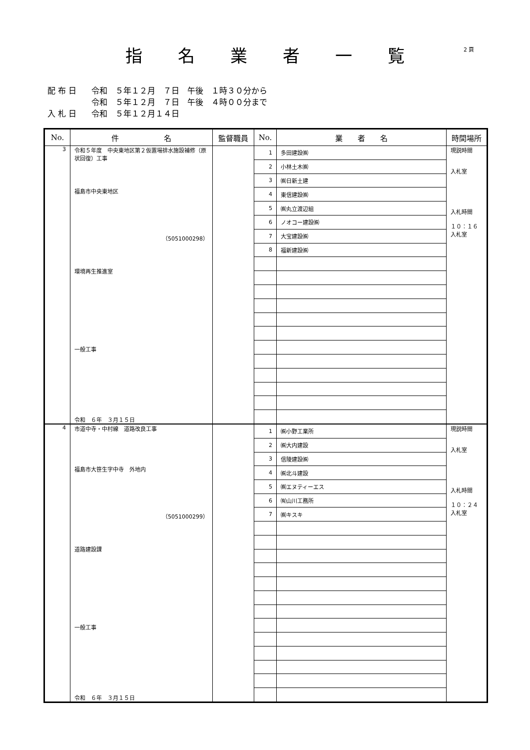指 名 業 者 一 覧 2 頁
配 布 日 令和　５年１２月　７日　午後　１時３０分から
令和　５年１２月　７日　午後　４時００分まで
入 札 日 令和　５年１２月１４日
| No. | 件 名 | 監督職員 | No. | 業 者 名 | 時間場所 |
| --- | --- | --- | --- | --- | --- |
| 3 | 令和５年度 中央東地区第２仮置場排水施設補修（原状回復）工事 福島市中央東地区 （5051000298） 環境再生推進室 一般工事 令和 ６年 ３月１５日 | | 1 | 多田建設㈱ | 現説時間 入札室 入札時間 １０：１６ 入札室 |
| | | | 2 | 小林土木㈱ | |
| | | | 3 | ㈱日新土建 | |
| | | | 4 | 東信建設㈱ | |
| | | | 5 | ㈱丸立渡辺組 | |
| | | | 6 | ノオコー建設㈱ | |
| | | | 7 | 大宝建設㈱ | |
| | | | 8 | 福新建設㈱ | |
| 4 | 市道中寺・中村線 道路改良工事 福島市大笹生字中寺 外地内 （5051000299） 道路建設課 一般工事 令和 ６年 ３月１５日 | | 1 | ㈱小野工業所 | 現説時間 入札室 入札時間 １０：２４ 入札室 |
| | | | 2 | ㈱大内建設 | |
| | | | 3 | 信陵建設㈱ | |
| | | | 4 | ㈱北斗建設 | |
| | | | 5 | ㈱エヌティーエス | |
| | | | 6 | ㈲山川工務所 | |
| | | | 7 | ㈱キスキ | |